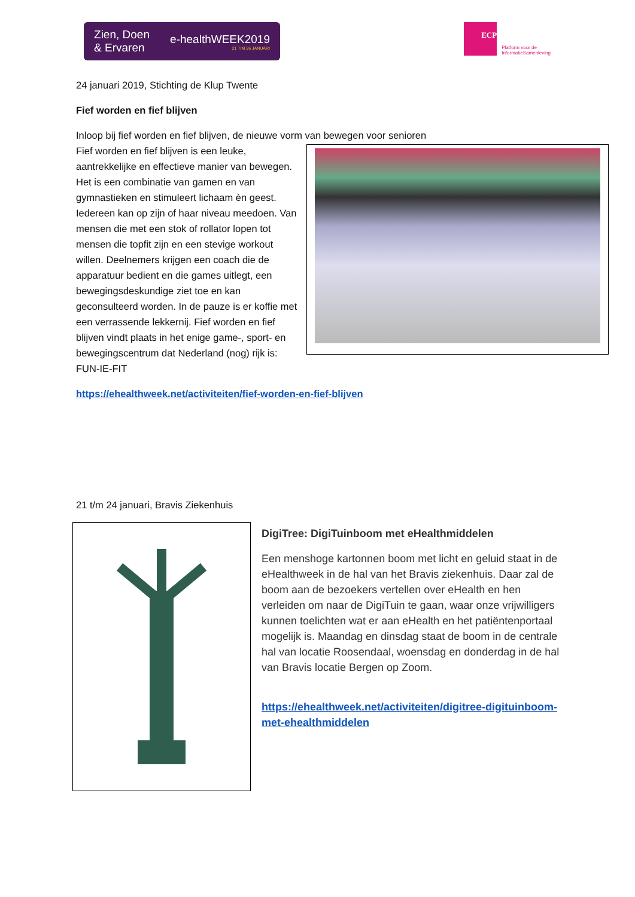Zien, Doen
& Ervaren
e-healthWEEK2019
21 T/M 26 JANUARI
ECP
Platform voor de
InformatieSamenleving
24 januari 2019, Stichting de Klup Twente
Fief worden en fief blijven
Inloop bij fief worden en fief blijven, de nieuwe vorm van bewegen voor senioren
Fief worden en fief blijven is een leuke, aantrekkelijke en effectieve manier van bewegen. Het is een combinatie van gamen en van gymnastieken en stimuleert lichaam èn geest. Iedereen kan op zijn of haar niveau meedoen. Van mensen die met een stok of rollator lopen tot mensen die topfit zijn en een stevige workout willen. Deelnemers krijgen een coach die de apparatuur bedient en die games uitlegt, een bewegingsdeskundige ziet toe en kan geconsulteerd worden. In de pauze is er koffie met een verrassende lekkernij. Fief worden en fief blijven vindt plaats in het enige game-, sport- en bewegingscentrum dat Nederland (nog) rijk is: FUN-IE-FIT
https://ehealthweek.net/activiteiten/fief-worden-en-fief-blijven
21 t/m 24 januari, Bravis Ziekenhuis
DigiTree: DigiTuinboom met eHealthmiddelen
Een menshoge kartonnen boom met licht en geluid staat in de eHealthweek in de hal van het Bravis ziekenhuis. Daar zal de boom aan de bezoekers vertellen over eHealth en hen verleiden om naar de DigiTuin te gaan, waar onze vrijwilligers kunnen toelichten wat er aan eHealth en het patiëntenportaal mogelijk is. Maandag en dinsdag staat de boom in de centrale hal van locatie Roosendaal, woensdag en donderdag in de hal van Bravis locatie Bergen op Zoom.
https://ehealthweek.net/activiteiten/digitree-digituinboom-met-ehealthmiddelen